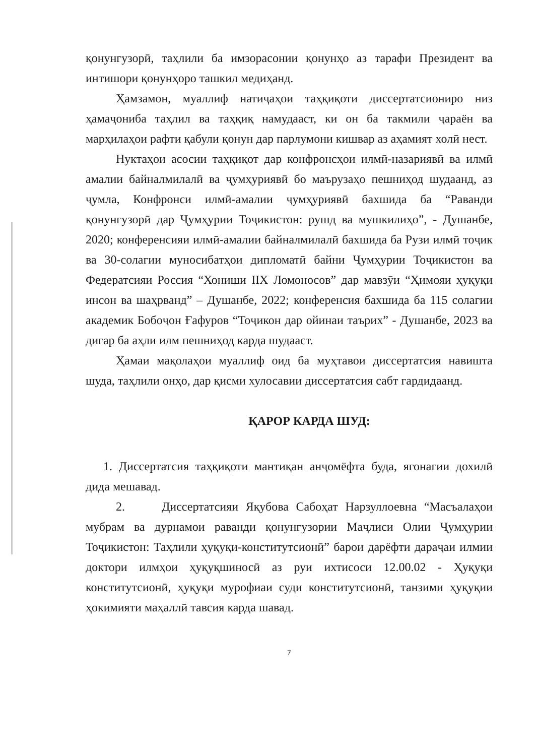қонунгузорӣ, таҳлили ба имзорасонии қонунҳо аз тарафи Президент ва интишори қонунҳоро ташкил медиҳанд.
Ҳамзамон, муаллиф натиҷаҳои таҳқиқоти диссертатсиониро низ ҳамаҷониба таҳлил ва таҳқиқ намудааст, ки он ба такмили ҷараён ва марҳилаҳои рафти қабули қонун дар парлумони кишвар аз аҳамият холӣ нест.
Нуктаҳои асосии таҳқиқот дар конфронсҳои илмӣ-назариявӣ ва илмӣ амалии байналмилалӣ ва ҷумҳуриявӣ бо маърузаҳо пешниҳод шудаанд, аз ҷумла, Конфронси илмӣ-амалии ҷумҳуриявӣ бахшида ба “Раванди қонунгузорӣ дар Ҷумҳурии Тоҷикистон: рушд ва мушкилиҳо”, - Душанбе, 2020; конференсияи илмӣ-амалии байналмилалӣ бахшида ба Рузи илмӣ тоҷик ва 30-солагии муносибатҳои дипломатӣ байни Ҷумҳурии Тоҷикистон ва Федератсияи Россия “Хониши IIХ Ломоносов” дар мавзӯи “Ҳимояи ҳуқуқи инсон ва шаҳрванд” – Душанбе, 2022; конференсия бахшида ба 115 солагии академик Бобоҷон Ғафуров “Тоҷикон дар ойинаи таърих” - Душанбе, 2023 ва дигар ба аҳли илм пешниҳод карда шудааст.
Ҳамаи мақолаҳои муаллиф оид ба муҳтавои диссертатсия навишта шуда, таҳлили онҳо, дар қисми хулосавии диссертатсия сабт гардидаанд.
ҚАРОР КАРДА ШУД:
1. Диссертатсия таҳқиқоти мантиқан анҷомёфта буда, ягонагии дохилӣ дида мешавад.
2. Диссертатсияи Яқубова Сабоҳат Нарзуллоевна “Масъалаҳои мубрам ва дурнамои раванди қонунгузории Маҷлиси Олии Ҷумҳурии Тоҷикистон: Таҳлили ҳуқуқи-конститутсионӣ” барои дарёфти дараҷаи илмии доктори илмҳои ҳуқуқшиносӣ аз руи ихтисоси 12.00.02 - Ҳуқуқи конститутсионӣ, ҳуқуқи мурофиаи суди конститутсионӣ, танзими ҳуқуқии ҳокимияти маҳаллӣ тавсия карда шавад.
7